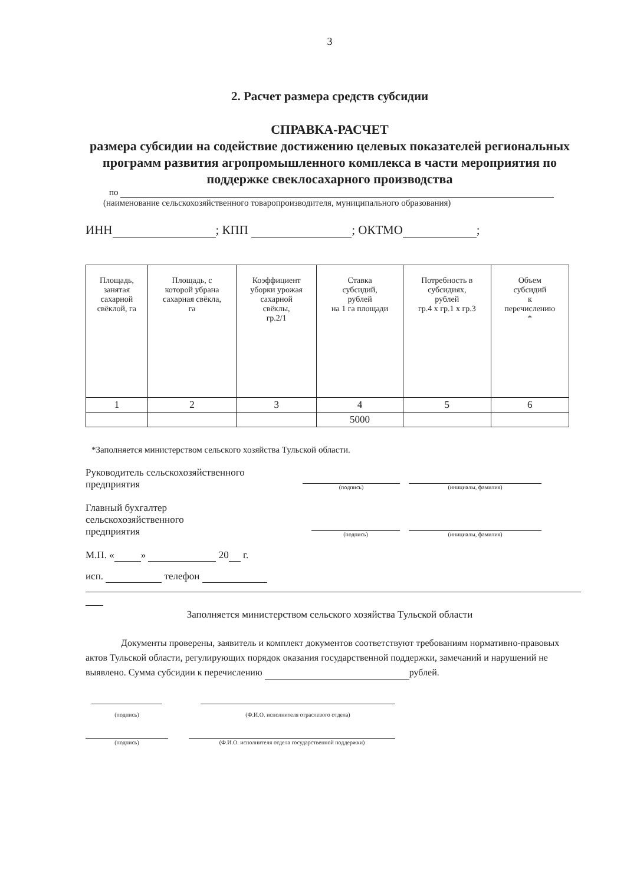3
2. Расчет размера средств субсидии
СПРАВКА-РАСЧЕТ
размера субсидии на содействие достижению целевых показателей региональных программ развития агропромышленного комплекса в части мероприятия по поддержке свеклосахарного производства
по
(наименование сельскохозяйственного товаропроизводителя, муниципального образования)
ИНН ; КПП ; ОКТМО ;
| Площадь, занятая сахарной свёклой, га | Площадь, с которой убрана сахарная свёкла, га | Коэффициент уборки урожая сахарной свёклы, гр.2/1 | Ставка субсидий, рублей на 1 га площади | Потребность в субсидиях, рублей гр.4 х гр.1 х гр.3 | Объем субсидий к перечислению * |
| 1 | 2 | 3 | 4 | 5 | 6 |
| | | | 5000 | | |
*Заполняется министерством сельского хозяйства Тульской области.
Руководитель сельскохозяйственного
предприятия
(подпись)
(инициалы, фамилия)
Главный бухгалтер
сельскохозяйственного
предприятия
(подпись)
(инициалы, фамилия)
М.П. « » 20 г.
исп. телефон
Заполняется министерством сельского хозяйства Тульской области
Документы проверены, заявитель и комплект документов соответствуют требованиям нормативно-правовых актов Тульской области, регулирующих порядок оказания государственной поддержки, замечаний и нарушений не выявлено. Сумма субсидии к перечислению рублей.
(подпись) (Ф.И.О. исполнителя отраслевого отдела)
(подпись) (Ф.И.О. исполнителя отдела государственной поддержки)